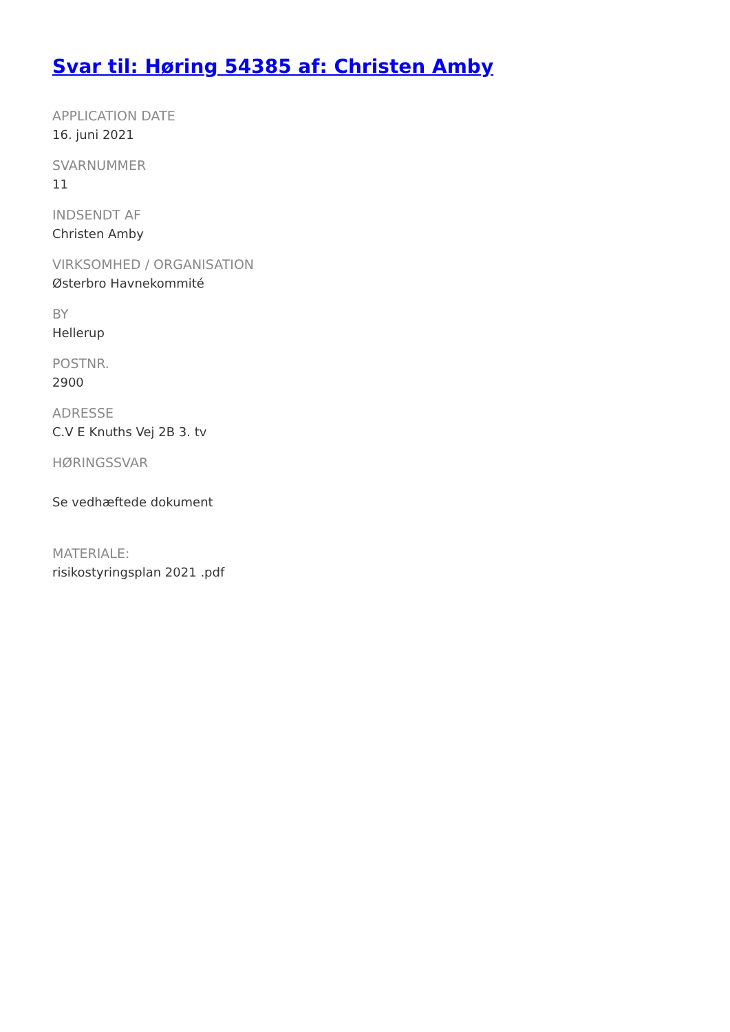Svar til: Høring 54385 af: Christen Amby
APPLICATION DATE
16. juni 2021
SVARNUMMER
11
INDSENDT AF
Christen Amby
VIRKSOMHED / ORGANISATION
Østerbro Havnekommité
BY
Hellerup
POSTNR.
2900
ADRESSE
C.V E Knuths Vej 2B 3. tv
HØRINGSSVAR
Se vedhæftede dokument
MATERIALE:
risikostyringsplan 2021 .pdf